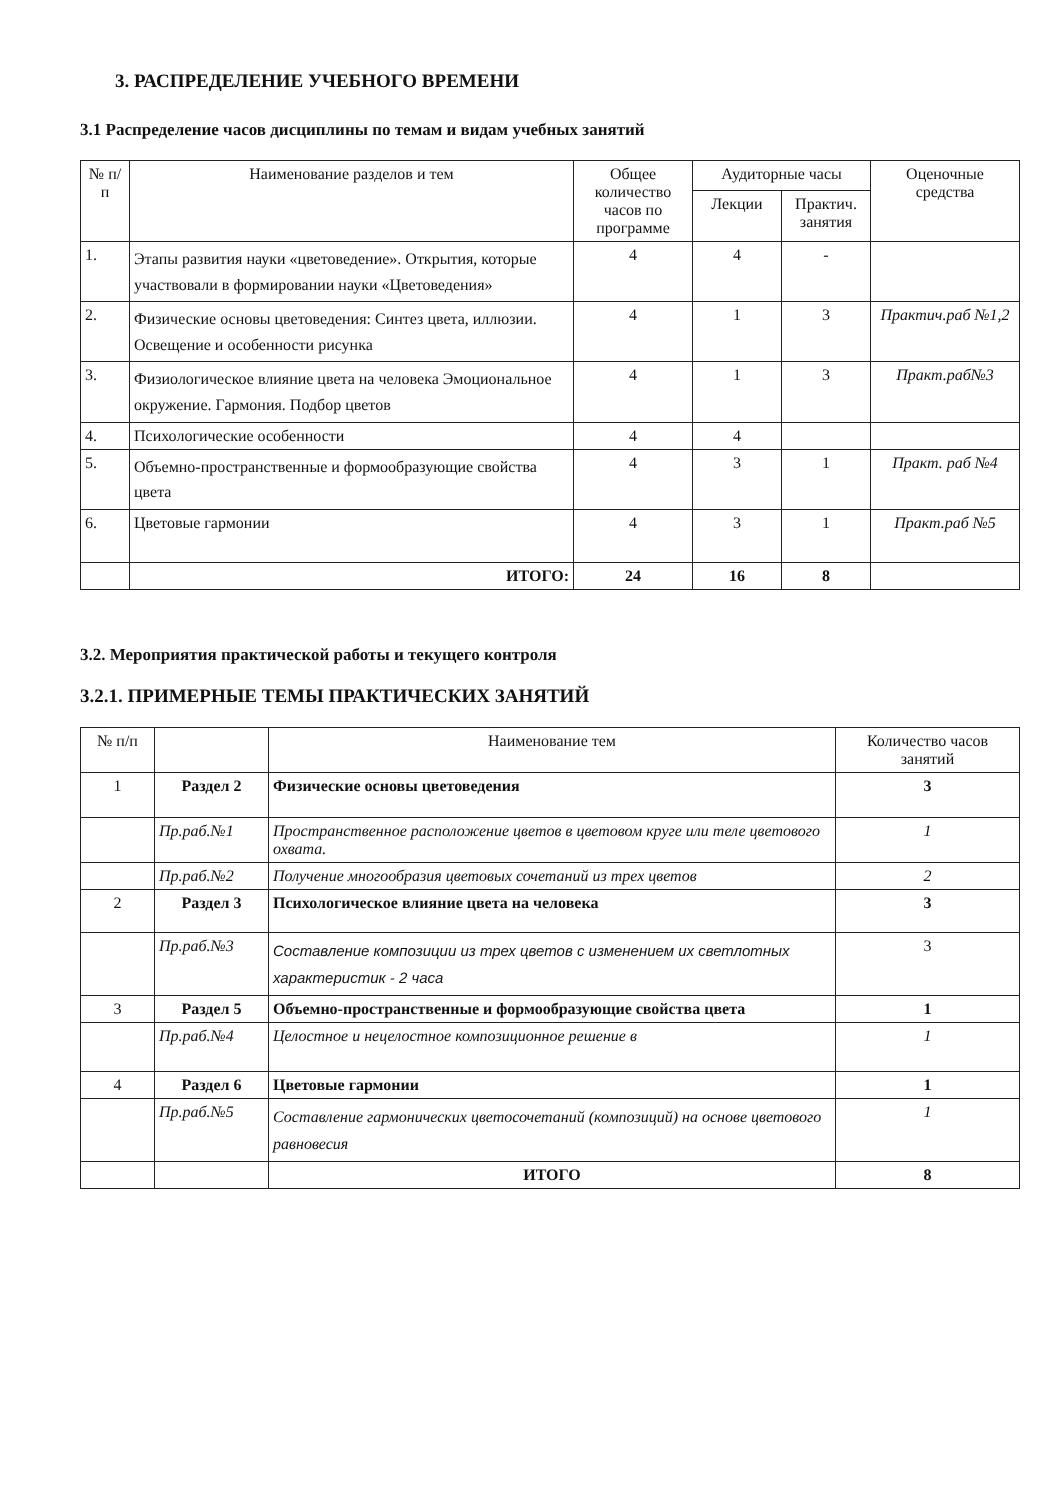3. РАСПРЕДЕЛЕНИЕ УЧЕБНОГО ВРЕМЕНИ
3.1 Распределение часов дисциплины по темам и видам учебных занятий
| № п/ п | Наименование разделов и тем | Общее количество часов по программе | Аудиторные часы | | Оценочные средства |
| --- | --- | --- | --- | --- | --- |
| | | | Лекции | Практич. занятия | |
| 1. | Этапы развития науки «цветоведение». Открытия, которые участвовали в формировании науки «Цветоведения» | 4 | 4 | - | |
| 2. | Физические основы цветоведения: Синтез цвета, иллюзии. Освещение и особенности рисунка | 4 | 1 | 3 | Практич.раб №1,2 |
| 3. | Физиологическое влияние цвета на человека Эмоциональное окружение. Гармония. Подбор цветов | 4 | 1 | 3 | Практ.раб№3 |
| 4. | Психологические особенности | 4 | 4 | | |
| 5. | Объемно-пространственные и формообразующие свойства цвета | 4 | 3 | 1 | Практ. раб №4 |
| 6. | Цветовые гармонии | 4 | 3 | 1 | Практ.раб №5 |
| | ИТОГО: | 24 | 16 | 8 | |
3.2. Мероприятия практической работы и текущего контроля
3.2.1. ПРИМЕРНЫЕ ТЕМЫ ПРАКТИЧЕСКИХ ЗАНЯТИЙ
| № п/п | | Наименование тем | Количество часов занятий |
| --- | --- | --- | --- |
| 1 | Раздел 2 | Физические основы цветоведения | 3 |
| | Пр.раб.№1 | Пространственное расположение цветов в цветовом круге или теле цветового охвата. | 1 |
| | Пр.раб.№2 | Получение многообразия цветовых сочетаний из трех цветов | 2 |
| 2 | Раздел 3 | Психологическое влияние цвета на человека | 3 |
| | Пр.раб.№3 | Составление композиции из трех цветов с изменением их светлотных характеристик - 2 часа | 3 |
| 3 | Раздел 5 | Объемно-пространственные и формообразующие свойства цвета | 1 |
| | Пр.раб.№4 | Целостное и нецелостное композиционное решение в | 1 |
| 4 | Раздел 6 | Цветовые гармонии | 1 |
| | Пр.раб.№5 | Составление гармонических цветосочетаний (композиций) на основе цветового равновесия | 1 |
| | | ИТОГО | 8 |